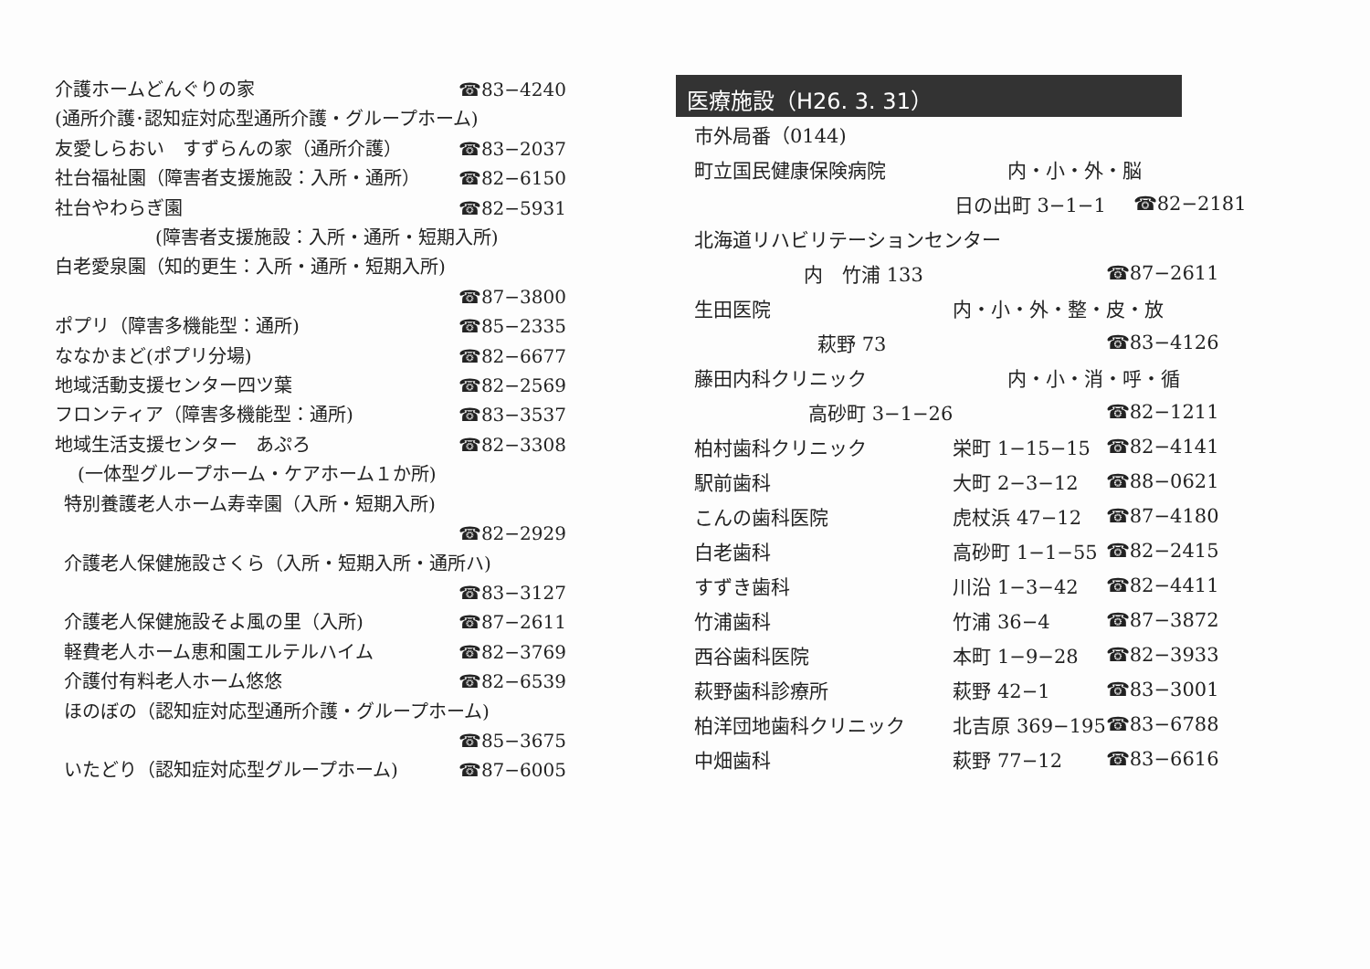介護ホームどんぐりの家 ☎83−4240
(通所介護･認知症対応型通所介護・グループホーム)
友愛しらおい　すずらんの家（通所介護） ☎83−2037
社台福祉園（障害者支援施設：入所・通所） ☎82−6150
社台やわらぎ園 ☎82−5931
(障害者支援施設：入所・通所・短期入所)
白老愛泉園（知的更生：入所・通所・短期入所)
☎87−3800
ポプリ（障害多機能型：通所) ☎85−2335
ななかまど(ポプリ分場) ☎82−6677
地域活動支援センター四ツ葉 ☎82−2569
フロンティア（障害多機能型：通所) ☎83−3537
地域生活支援センター　あぷろ ☎82−3308
(一体型グループホーム・ケアホーム１か所)
特別養護老人ホーム寿幸園（入所・短期入所)
☎82−2929
介護老人保健施設さくら（入所・短期入所・通所ハ)
☎83−3127
介護老人保健施設そよ風の里（入所) ☎87−2611
軽費老人ホーム恵和園エルテルハイム ☎82−3769
介護付有料老人ホーム悠悠 ☎82−6539
ほのぼの（認知症対応型通所介護・グループホーム)
☎85−3675
いたどり（認知症対応型グループホーム) ☎87−6005
医療施設（H26. 3. 31）
市外局番（0144)
| 町立国民健康保険病院 | 内・小・外・脳 | |
| | 日の出町 3−1−1 | ☎82−2181 |
| 北海道リハビリテーションセンター | | |
| 内 竹浦 133 | | ☎87−2611 |
| 生田医院 | 内・小・外・整・皮・放 | |
| 萩野 73 | | ☎83−4126 |
| 藤田内科クリニック | 内・小・消・呼・循 | |
| 高砂町 3−1−26 | | ☎82−1211 |
| 柏村歯科クリニック | 栄町 1−15−15 | ☎82−4141 |
| 駅前歯科 | 大町 2−3−12 | ☎88−0621 |
| こんの歯科医院 | 虎杖浜 47−12 | ☎87−4180 |
| 白老歯科 | 高砂町 1−1−55 | ☎82−2415 |
| すずき歯科 | 川沿 1−3−42 | ☎82−4411 |
| 竹浦歯科 | 竹浦 36−4 | ☎87−3872 |
| 西谷歯科医院 | 本町 1−9−28 | ☎82−3933 |
| 萩野歯科診療所 | 萩野 42−1 | ☎83−3001 |
| 柏洋団地歯科クリニック | 北吉原 369−195 | ☎83−6788 |
| 中畑歯科 | 萩野 77−12 | ☎83−6616 |